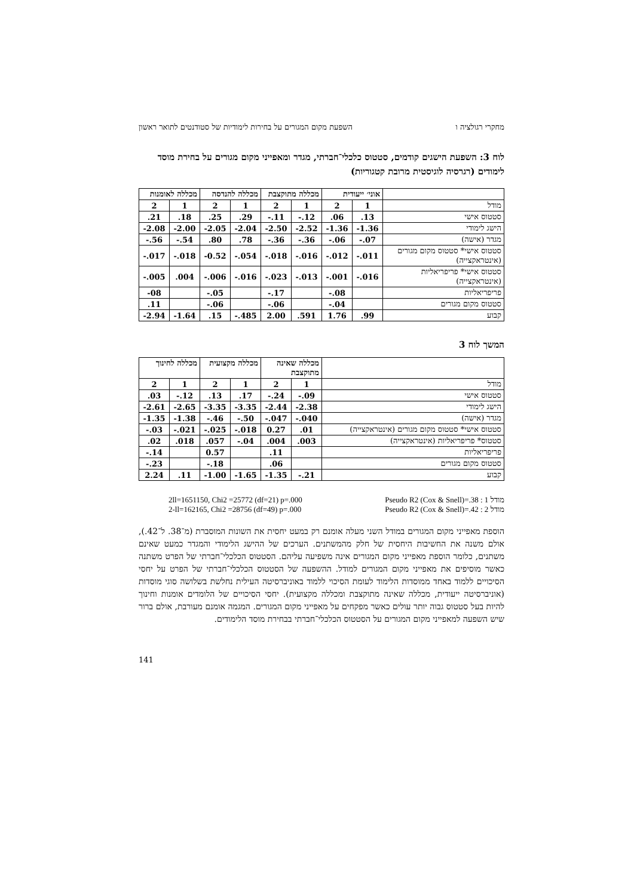מחקרי רגולציה ו השפעת מקום המגורים על בחירות לימודיות של סטודנטים לתואר ראשון
לוח 3: השפעת הישגים קודמים, סטטוס כלכלי־חברתי, מגדר ומאפייני מקום מגורים על בחירת מוסד לימודים (רגרסיה לוגיסטית מרובת קטגוריות)
| | אוני׳ ייעודית | | מכללה מתוקצבת | | מכללה להנדסה | | מכללה לאומנות | |
| --- | --- | --- | --- | --- | --- | --- | --- | --- |
| מודל | 1 | 2 | 1 | 2 | 1 | 2 | 1 | 2 |
| סטטוס אישי | .13 | .06 | -.12 | -.11 | .29 | .25 | .18 | .21 |
| הישג לימודי | -1.36 | -1.36 | -2.52 | -2.50 | -2.04 | -2.05 | -2.00 | -2.08 |
| מגדר (אישה) | -.07 | -.06 | -.36 | -.36 | .78 | .80 | -.54 | -.56 |
| סטטוס אישי* סטטוס מקום מגורים (אינטראקצייה) | -.011 | -.012 | -.016 | -.018 | -.054 | -0.52 | -.018 | -.017 |
| סטטוס אישי* פריפריאליות (אינטראקצייה) | -.016 | -.001 | -.013 | -.023 | -.016 | -.006 | .004 | -.005 |
| פריפריאליות | | -.08 | | -.17 | | -.05 | | -08 |
| סטטוס מקום מגורים | | -.04 | | -.06 | | -.06 | | .11 |
| קבוע | .99 | 1.76 | .591 | 2.00 | -.485 | .15 | -1.64 | -2.94 |
המשך לוח 3
| | מכללה שאינה מתוקצבת | | מכללה מקצועית | | מכללה לחינוך | |
| --- | --- | --- | --- | --- | --- | --- |
| מודל | 1 | 2 | 1 | 2 | 1 | 2 |
| סטטוס אישי | -.09 | -.24 | .17 | .13 | -.12 | .03 |
| הישג לימודי | -2.38 | -2.44 | -3.35 | -3.35 | -2.65 | -2.61 |
| מגדר (אישה) | -.040 | -.047 | -.50 | -.46 | -1.38 | -1.35 |
| סטטוס אישי* סטטוס מקום מגורים (אינטראקצייה) | .01 | 0.27 | -.018 | -.025 | -.021 | -.03 |
| סטטוס* פריפריאליות (אינטראקצייה) | .003 | .004 | -.04 | .057 | .018 | .02 |
| פריפריאליות | | .11 | | 0.57 | | -.14 |
| סטטוס מקום מגורים | | .06 | | -.18 | | -.23 |
| קבוע | -.21 | -1.35 | -1.65 | -1.00 | .11 | 2.24 |
2ll=1651150, Chi2 =25772 (df=21) p=.000 Pseudo R2 (Cox & Snell)=.38 : 1 מודל
2-ll=162165, Chi2 =28756 (df=49) p=.000 Pseudo R2 (Cox & Snell)=.42 : 2 מודל
הוספת מאפייני מקום המגורים במודל השני מעלה אומנם רק במעט יחסית את השונות המוסברת (מ־38. ל־42.), אולם משנה את החשיבות היחסית של חלק מהמשתנים. הערכים של ההישג הלימודי והמגדר כמעט שאינם משתנים, כלומר הוספת מאפייני מקום המגורים אינה משפיעה עליהם. הסטטוס הכלכלי־חברתי של הפרט משתנה כאשר מוסיפים את מאפייני מקום המגורים למודל. ההשפעה של הסטטוס הכלכלי־חברתי של הפרט על יחסי הסיכויים ללמוד באחד ממוסדות הלימוד לעומת הסיכוי ללמוד באוניברסיטה העילית נחלשת בשלושה סוגי מוסדות (אוניברסיטה ייעודית, מכללה שאינה מתוקצבת ומכללה מקצועית). יחסי הסיכויים של הלומדים אומנות וחינוך להיות בעל סטטוס גבוה יותר עולים כאשר מפקחים על מאפייני מקום המגורים. המגמה אומנם מעורבת, אולם ברור שיש השפעה למאפייני מקום המגורים על הסטטוס הכלכלי־חברתי בבחירת מוסד הלימודים.
141